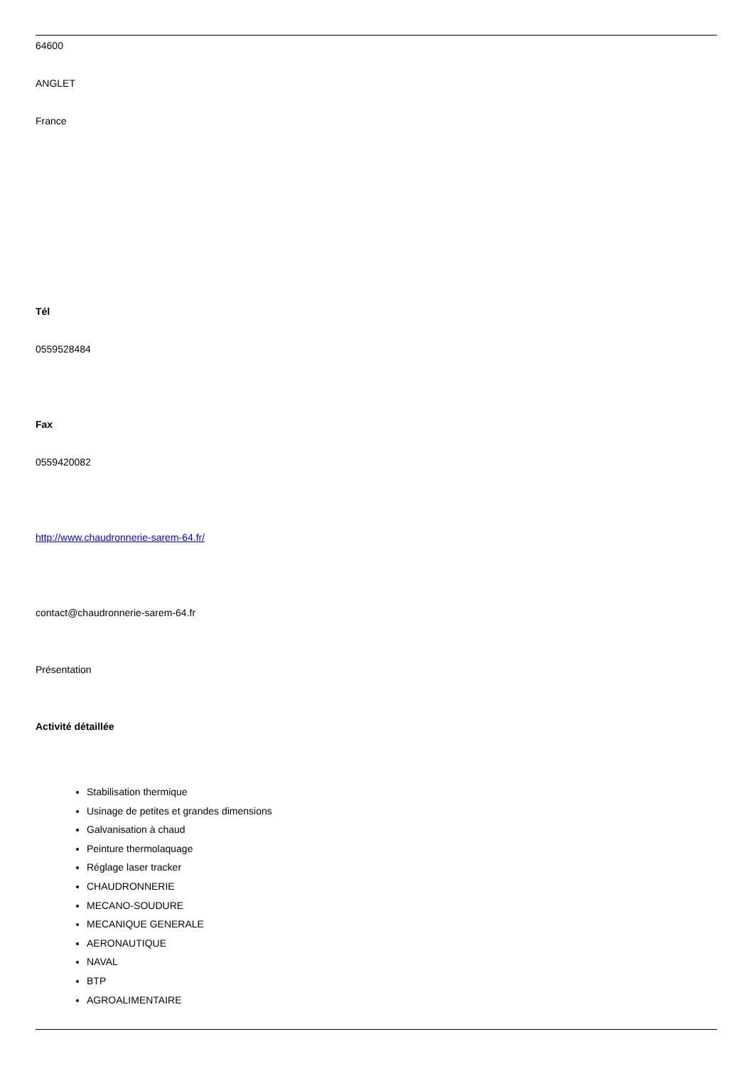64600
ANGLET
France
Tél
0559528484
Fax
0559420082
http://www.chaudronnerie-sarem-64.fr/
contact@chaudronnerie-sarem-64.fr
Présentation
Activité détaillée
Stabilisation thermique
Usinage de petites et grandes dimensions
Galvanisation à chaud
Peinture thermolaquage
Réglage laser tracker
CHAUDRONNERIE
MECANO-SOUDURE
MECANIQUE GENERALE
AERONAUTIQUE
NAVAL
BTP
AGROALIMENTAIRE